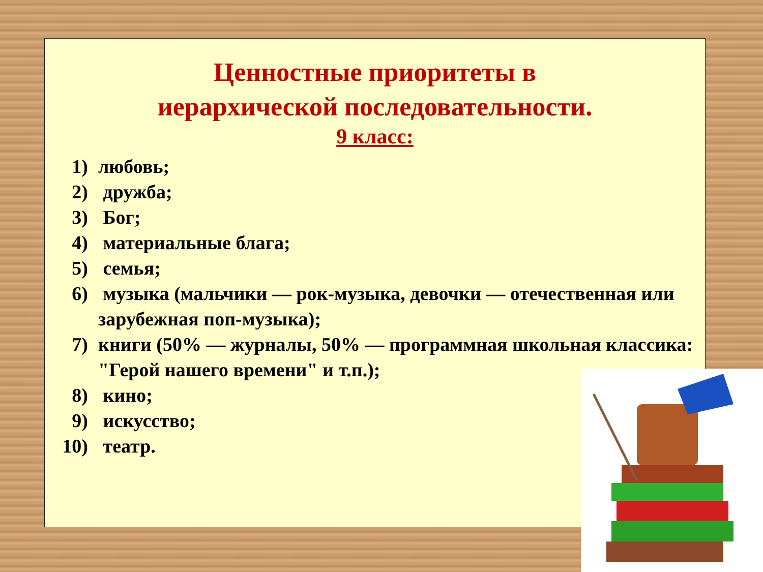Ценностные приоритеты в
иерархической последовательности.
9 класс:
1) любовь;
2) дружба;
3) Бог;
4) материальные блага;
5) семья;
6) музыка (мальчики — рок-музыка, девочки — отечественная или зарубежная поп-музыка);
7) книги (50% — журналы, 50% — программная школьная классика: "Герой нашего времени" и т.п.);
8) кино;
9) искусство;
10) театр.